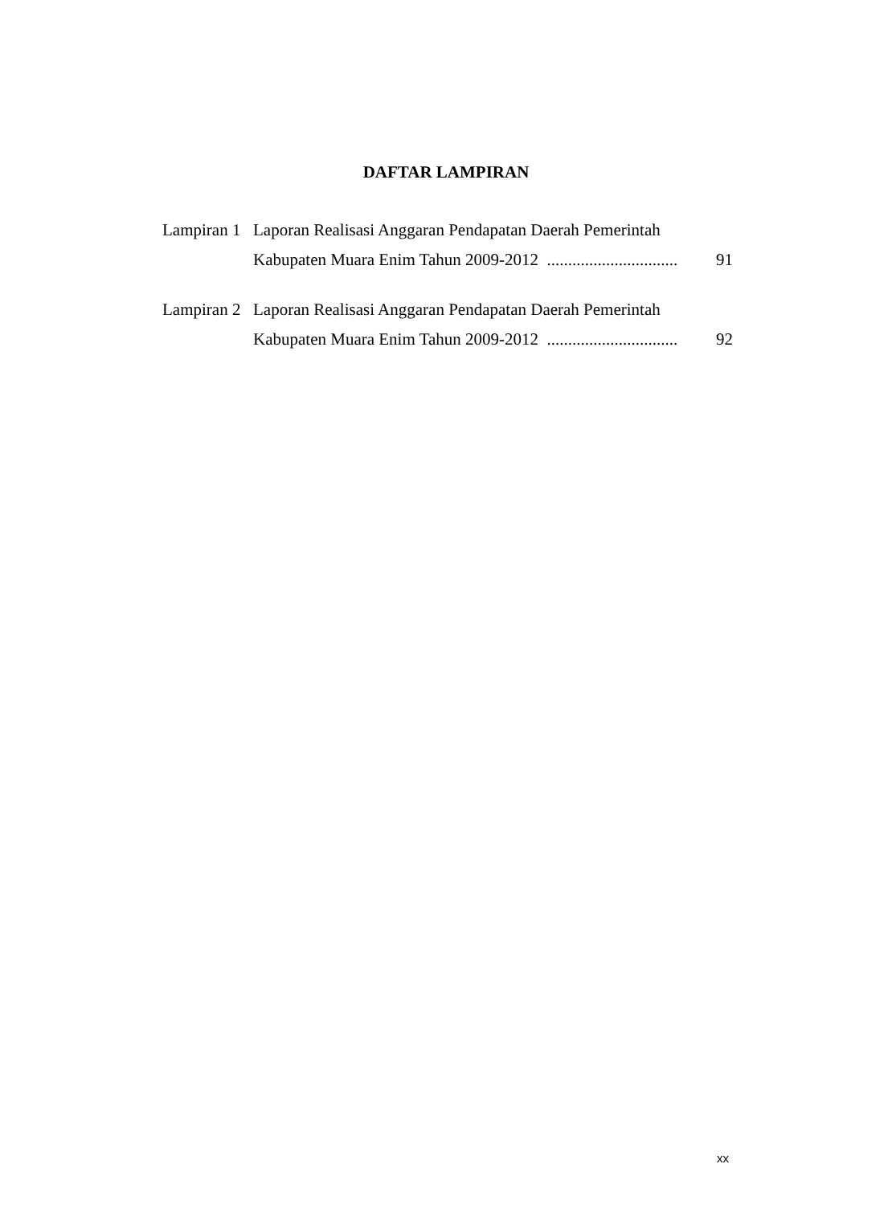DAFTAR LAMPIRAN
Lampiran 1
Laporan Realisasi Anggaran Pendapatan Daerah Pemerintah
Kabupaten Muara Enim Tahun 2009-2012 ............................... 91
Lampiran 2
Laporan Realisasi Anggaran Pendapatan Daerah Pemerintah
Kabupaten Muara Enim Tahun 2009-2012 ............................... 92
xx